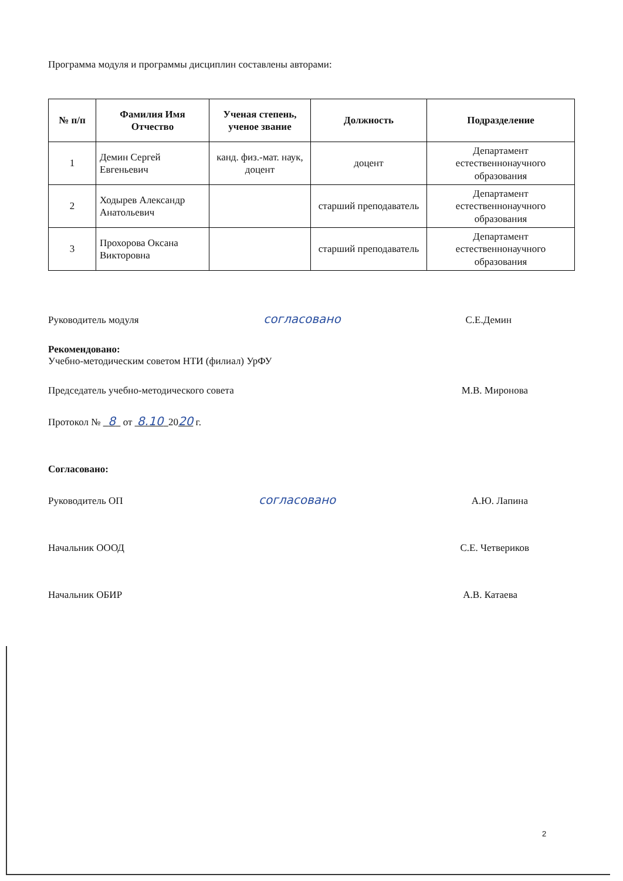Программа модуля и программы дисциплин составлены авторами:
| № п/п | Фамилия Имя Отчество | Ученая степень, ученое звание | Должность | Подразделение |
| --- | --- | --- | --- | --- |
| 1 | Демин Сергей Евгеньевич | канд. физ.-мат. наук, доцент | доцент | Департамент естественнонаучного образования |
| 2 | Ходырев Александр Анатольевич | | старший преподаватель | Департамент естественнонаучного образования |
| 3 | Прохорова Оксана Викторовна | | старший преподаватель | Департамент естественнонаучного образования |
Руководитель модуля согласовано С.Е.Демин
Рекомендовано:
Учебно-методическим советом НТИ (филиал) УрФУ
Председатель учебно-методического совета М.В. Миронова
Протокол № 8 от 8.10 2020 г.
Согласовано:
Руководитель ОП согласовано А.Ю. Лапина
Начальник ОООД С.Е. Четвериков
Начальник ОБИР А.В. Катаева
2